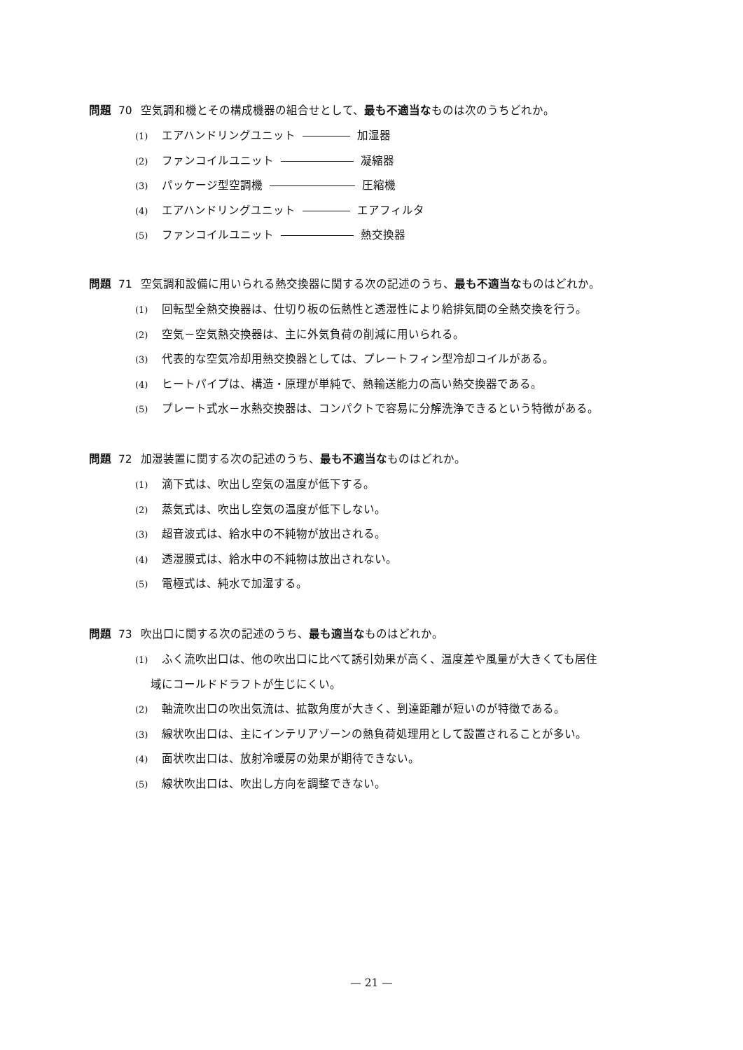問題 70 空気調和機とその構成機器の組合せとして、最も不適当なものは次のうちどれか。
(1) エアハンドリングユニット 加湿器
(2) ファンコイルユニット 凝縮器
(3) パッケージ型空調機 圧縮機
(4) エアハンドリングユニット エアフィルタ
(5) ファンコイルユニット 熱交換器
問題 71 空気調和設備に用いられる熱交換器に関する次の記述のうち、最も不適当なものはどれか。
(1) 回転型全熱交換器は、仕切り板の伝熱性と透湿性により給排気間の全熱交換を行う。
(2) 空気－空気熱交換器は、主に外気負荷の削減に用いられる。
(3) 代表的な空気冷却用熱交換器としては、プレートフィン型冷却コイルがある。
(4) ヒートパイプは、構造・原理が単純で、熱輸送能力の高い熱交換器である。
(5) プレート式水－水熱交換器は、コンパクトで容易に分解洗浄できるという特徴がある。
問題 72 加湿装置に関する次の記述のうち、最も不適当なものはどれか。
(1) 滴下式は、吹出し空気の温度が低下する。
(2) 蒸気式は、吹出し空気の温度が低下しない。
(3) 超音波式は、給水中の不純物が放出される。
(4) 透湿膜式は、給水中の不純物は放出されない。
(5) 電極式は、純水で加湿する。
問題 73 吹出口に関する次の記述のうち、最も適当なものはどれか。
(1) ふく流吹出口は、他の吹出口に比べて誘引効果が高く、温度差や風量が大きくても居住
域にコールドドラフトが生じにくい。
(2) 軸流吹出口の吹出気流は、拡散角度が大きく、到達距離が短いのが特徴である。
(3) 線状吹出口は、主にインテリアゾーンの熱負荷処理用として設置されることが多い。
(4) 面状吹出口は、放射冷暖房の効果が期待できない。
(5) 線状吹出口は、吹出し方向を調整できない。
— 21 —